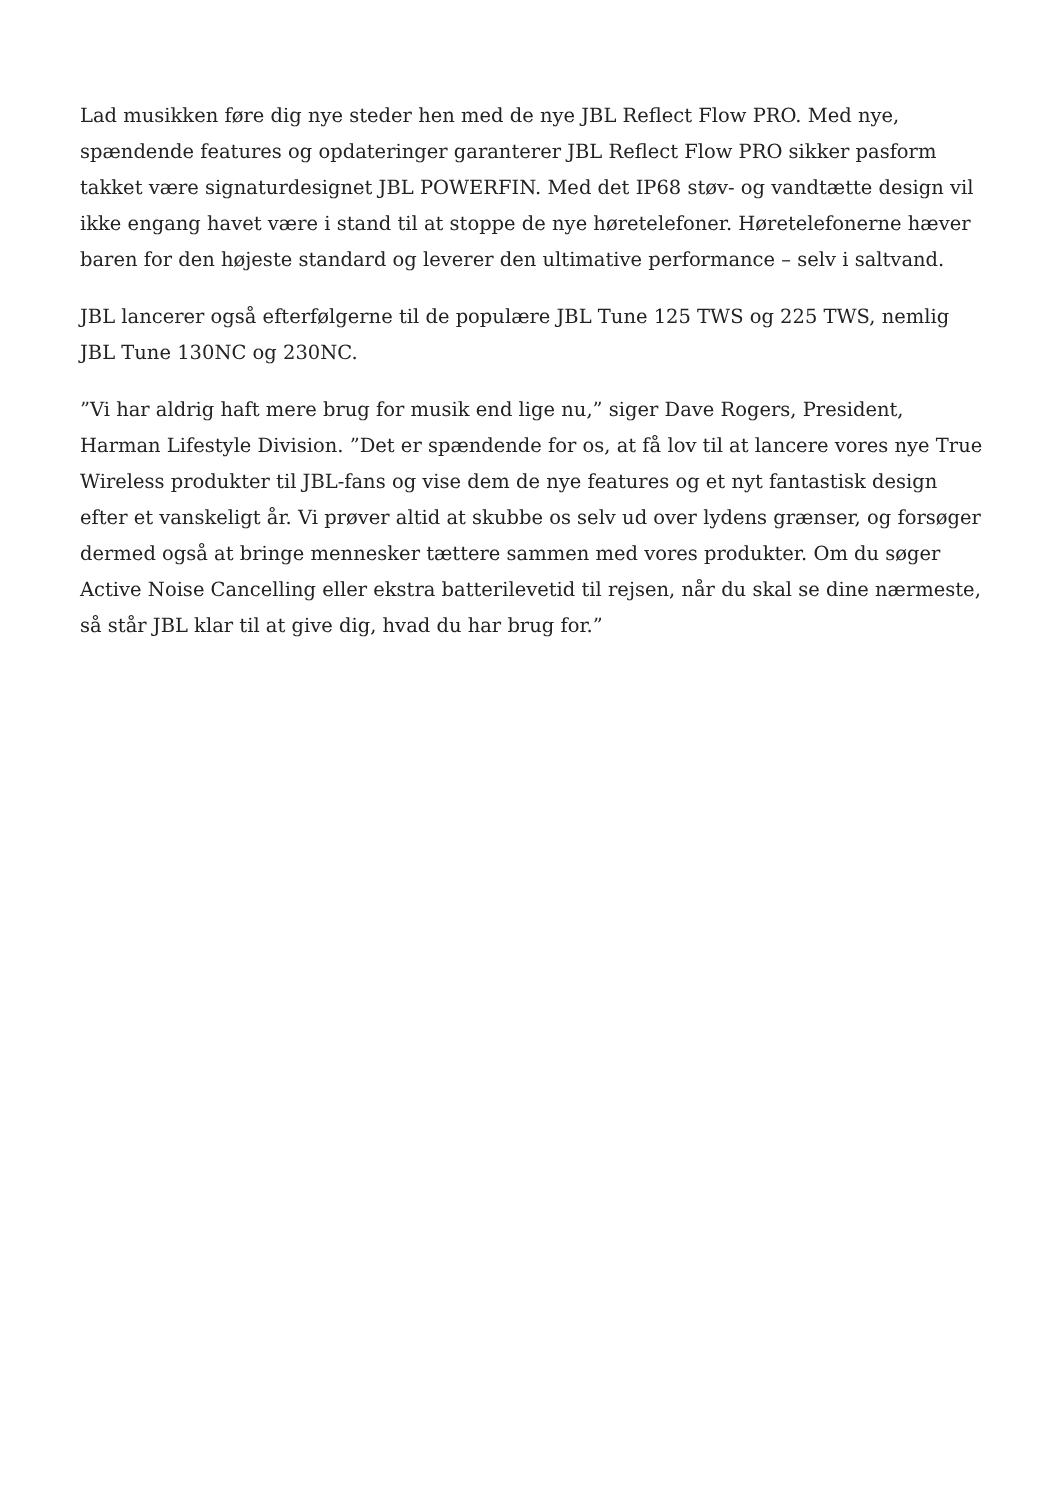Lad musikken føre dig nye steder hen med de nye JBL Reflect Flow PRO. Med nye, spændende features og opdateringer garanterer JBL Reflect Flow PRO sikker pasform takket være signaturdesignet JBL POWERFIN. Med det IP68 støv- og vandtætte design vil ikke engang havet være i stand til at stoppe de nye høretelefoner. Høretelefonerne hæver baren for den højeste standard og leverer den ultimative performance – selv i saltvand.
JBL lancerer også efterfølgerne til de populære JBL Tune 125 TWS og 225 TWS, nemlig JBL Tune 130NC og 230NC.
”Vi har aldrig haft mere brug for musik end lige nu,” siger Dave Rogers, President, Harman Lifestyle Division. ”Det er spændende for os, at få lov til at lancere vores nye True Wireless produkter til JBL-fans og vise dem de nye features og et nyt fantastisk design efter et vanskeligt år. Vi prøver altid at skubbe os selv ud over lydens grænser, og forsøger dermed også at bringe mennesker tættere sammen med vores produkter. Om du søger Active Noise Cancelling eller ekstra batterilevetid til rejsen, når du skal se dine nærmeste, så står JBL klar til at give dig, hvad du har brug for.”